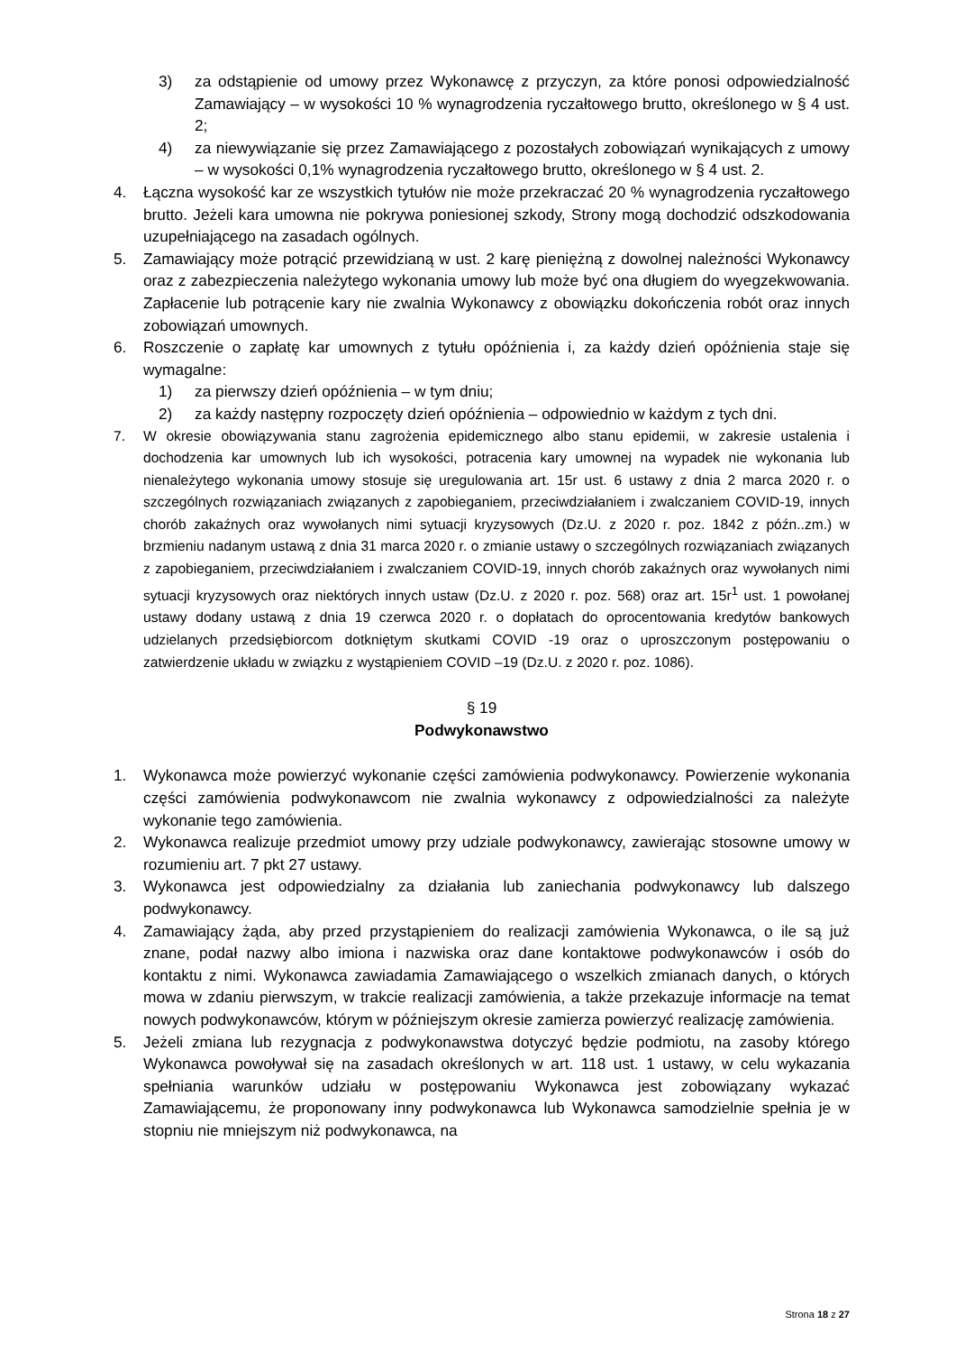3) za odstąpienie od umowy przez Wykonawcę z przyczyn, za które ponosi odpowiedzialność Zamawiający – w wysokości 10 % wynagrodzenia ryczałtowego brutto, określonego w § 4 ust. 2;
4) za niewywiązanie się przez Zamawiającego z pozostałych zobowiązań wynikających z umowy – w wysokości 0,1% wynagrodzenia ryczałtowego brutto, określonego w § 4 ust. 2.
4. Łączna wysokość kar ze wszystkich tytułów nie może przekraczać 20 % wynagrodzenia ryczałtowego brutto. Jeżeli kara umowna nie pokrywa poniesionej szkody, Strony mogą dochodzić odszkodowania uzupełniającego na zasadach ogólnych.
5. Zamawiający może potrącić przewidzianą w ust. 2 karę pieniężną z dowolnej należności Wykonawcy oraz z zabezpieczenia należytego wykonania umowy lub może być ona długiem do wyegzekwowania. Zapłacenie lub potrącenie kary nie zwalnia Wykonawcy z obowiązku dokończenia robót oraz innych zobowiązań umownych.
6. Roszczenie o zapłatę kar umownych z tytułu opóźnienia i, za każdy dzień opóźnienia staje się wymagalne:
1) za pierwszy dzień opóźnienia – w tym dniu;
2) za każdy następny rozpoczęty dzień opóźnienia – odpowiednio w każdym z tych dni.
7. W okresie obowiązywania stanu zagrożenia epidemicznego albo stanu epidemii, w zakresie ustalenia i dochodzenia kar umownych lub ich wysokości, potracenia kary umownej na wypadek nie wykonania lub nienależytego wykonania umowy stosuje się uregulowania art. 15r ust. 6 ustawy z dnia 2 marca 2020 r. o szczególnych rozwiązaniach związanych z zapobieganiem, przeciwdziałaniem i zwalczaniem COVID-19, innych chorób zakaźnych oraz wywołanych nimi sytuacji kryzysowych (Dz.U. z 2020 r. poz. 1842 z późn..zm.) w brzmieniu nadanym ustawą z dnia 31 marca 2020 r. o zmianie ustawy o szczególnych rozwiązaniach związanych z zapobieganiem, przeciwdziałaniem i zwalczaniem COVID-19, innych chorób zakaźnych oraz wywołanych nimi sytuacji kryzysowych oraz niektórych innych ustaw (Dz.U. z 2020 r. poz. 568) oraz art. 15r<sup>1</sup> ust. 1 powołanej ustawy dodany ustawą z dnia 19 czerwca 2020 r. o dopłatach do oprocentowania kredytów bankowych udzielanych przedsiębiorcom dotkniętym skutkami COVID -19 oraz o uproszczonym postępowaniu o zatwierdzenie układu w związku z wystąpieniem COVID –19 (Dz.U. z 2020 r. poz. 1086).
§ 19
Podwykonawstwo
1. Wykonawca może powierzyć wykonanie części zamówienia podwykonawcy. Powierzenie wykonania części zamówienia podwykonawcom nie zwalnia wykonawcy z odpowiedzialności za należyte wykonanie tego zamówienia.
2. Wykonawca realizuje przedmiot umowy przy udziale podwykonawcy, zawierając stosowne umowy w rozumieniu art. 7 pkt 27 ustawy.
3. Wykonawca jest odpowiedzialny za działania lub zaniechania podwykonawcy lub dalszego podwykonawcy.
4. Zamawiający żąda, aby przed przystąpieniem do realizacji zamówienia Wykonawca, o ile są już znane, podał nazwy albo imiona i nazwiska oraz dane kontaktowe podwykonawców i osób do kontaktu z nimi. Wykonawca zawiadamia Zamawiającego o wszelkich zmianach danych, o których mowa w zdaniu pierwszym, w trakcie realizacji zamówienia, a także przekazuje informacje na temat nowych podwykonawców, którym w późniejszym okresie zamierza powierzyć realizację zamówienia.
5. Jeżeli zmiana lub rezygnacja z podwykonawstwa dotyczyć będzie podmiotu, na zasoby którego Wykonawca powoływał się na zasadach określonych w art. 118 ust. 1 ustawy, w celu wykazania spełniania warunków udziału w postępowaniu Wykonawca jest zobowiązany wykazać Zamawiającemu, że proponowany inny podwykonawca lub Wykonawca samodzielnie spełnia je w stopniu nie mniejszym niż podwykonawca, na
Strona 18 z 27